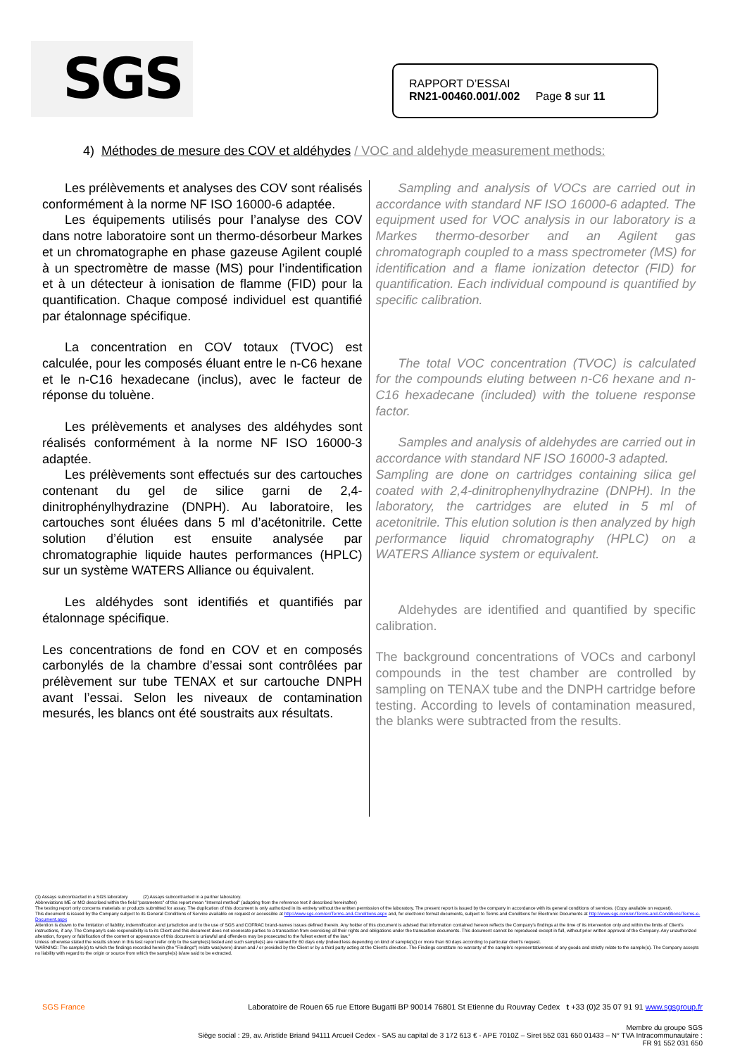SGS
RAPPORT D’ESSAI
RN21-00460.001/.002 Page 8 sur 11
4) Méthodes de mesure des COV et aldéhydes / VOC and aldehyde measurement methods:
Les prélèvements et analyses des COV sont réalisés conformément à la norme NF ISO 16000-6 adaptée.
Les équipements utilisés pour l’analyse des COV dans notre laboratoire sont un thermo-désorbeur Markes et un chromatographe en phase gazeuse Agilent couplé à un spectromètre de masse (MS) pour l’indentification et à un détecteur à ionisation de flamme (FID) pour la quantification. Chaque composé individuel est quantifié par étalonnage spécifique.
La concentration en COV totaux (TVOC) est calculée, pour les composés éluant entre le n-C6 hexane et le n-C16 hexadecane (inclus), avec le facteur de réponse du toluène.
Les prélèvements et analyses des aldéhydes sont réalisés conformément à la norme NF ISO 16000-3 adaptée.
Les prélèvements sont effectués sur des cartouches contenant du gel de silice garni de 2,4-dinitrophénylhydrazine (DNPH). Au laboratoire, les cartouches sont éluées dans 5 ml d’acétonitrile. Cette solution d’élution est ensuite analysée par chromatographie liquide hautes performances (HPLC) sur un système WATERS Alliance ou équivalent.
Les aldéhydes sont identifiés et quantifiés par étalonnage spécifique.
Les concentrations de fond en COV et en composés carbonylés de la chambre d’essai sont contrôlées par prélèvement sur tube TENAX et sur cartouche DNPH avant l’essai. Selon les niveaux de contamination mesurés, les blancs ont été soustraits aux résultats.
Sampling and analysis of VOCs are carried out in accordance with standard NF ISO 16000-6 adapted. The equipment used for VOC analysis in our laboratory is a Markes thermo-desorber and an Agilent gas chromatograph coupled to a mass spectrometer (MS) for identification and a flame ionization detector (FID) for quantification. Each individual compound is quantified by specific calibration.
The total VOC concentration (TVOC) is calculated for the compounds eluting between n-C6 hexane and n-C16 hexadecane (included) with the toluene response factor.
Samples and analysis of aldehydes are carried out in accordance with standard NF ISO 16000-3 adapted.
Sampling are done on cartridges containing silica gel coated with 2,4-dinitrophenylhydrazine (DNPH). In the laboratory, the cartridges are eluted in 5 ml of acetonitrile. This elution solution is then analyzed by high performance liquid chromatography (HPLC) on a WATERS Alliance system or equivalent.
Aldehydes are identified and quantified by specific calibration.
The background concentrations of VOCs and carbonyl compounds in the test chamber are controlled by sampling on TENAX tube and the DNPH cartridge before testing. According to levels of contamination measured, the blanks were subtracted from the results.
(1) Assays subcontracted in a SGS laboratory (2) Assays subcontracted in a partner laboratory.
Abbreviations ME or MO described within the field "parameters" of this report mean "Internal method" (adapting from the reference text if described hereinafter)
The testing report only concerns materials or products submitted for assay. The duplication of this document is only authorized in its entirety without the written permission of the laboratory. The present report is issued by the company in accordance with its general conditions of services. (Copy available on request).
This document is issued by the Company subject to its General Conditions of Service available on request or accessible at http://www.sgs.com/en/Terms-and-Conditions.aspx and, for electronic format documents, subject to Terms and Conditions for Electronic Documents at http://www.sgs.com/en/Terms-and-Conditions/Terms-e-Document.aspx
Attention is drawn to the limitation of liability, indemnification and jurisdiction and to the use of SGS and COFRAC brand-names issues defined therein. Any holder of this document is advised that information contained hereon reflects the Company's findings at the time of its intervention only and within the limits of Client's instructions, if any. The Company's sole responsibility is to its Client and this document does not exonerate parties to a transaction from exercising all their rights and obligations under the transaction documents. This document cannot be reproduced except in full, without prior written approval of the Company. Any unauthorized alteration, forgery or falsification of the content or appearance of this document is unlawful and offenders may be prosecuted to the fullest extent of the law."
Unless otherwise stated the results shown in this test report refer only to the sample(s) tested and such sample(s) are retained for 60 days only (indeed less depending on kind of sample(s)) or more than 60 days according to particular client's request.
WARNING: The sample(s) to which the findings recorded herein (the "Findings") relate was(were) drawn and / or provided by the Client or by a third party acting at the Client's direction. The Findings constitute no warranty of the sample's representativeness of any goods and strictly relate to the sample(s). The Company accepts no liability with regard to the origin or source from which the sample(s) is/are said to be extracted.
SGS France Laboratoire de Rouen 65 rue Ettore Bugatti BP 90014 76801 St Etienne du Rouvray Cedex t +33 (0)2 35 07 91 91 www.sgsgroup.fr
Membre du groupe SGS
Siège social : 29, av. Aristide Briand 94111 Arcueil Cedex - SAS au capital de 3 172 613 € - APE 7010Z – Siret 552 031 650 01433 – N° TVA Intracommunautaire :
FR 91 552 031 650